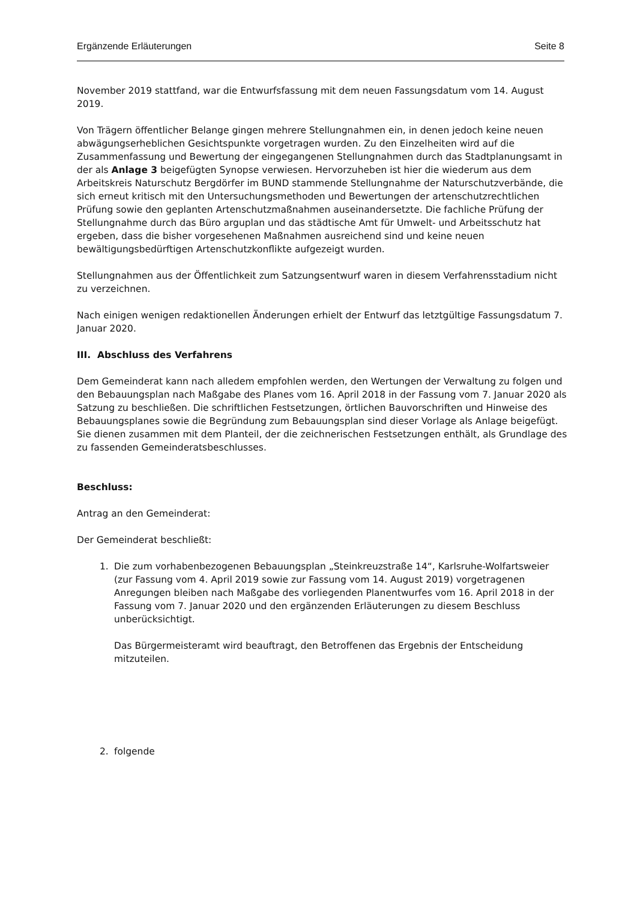Ergänzende Erläuterungen Seite 8
November 2019 stattfand, war die Entwurfsfassung mit dem neuen Fassungsdatum vom 14. August 2019.
Von Trägern öffentlicher Belange gingen mehrere Stellungnahmen ein, in denen jedoch keine neuen abwägungserheblichen Gesichtspunkte vorgetragen wurden. Zu den Einzelheiten wird auf die Zusammenfassung und Bewertung der eingegangenen Stellungnahmen durch das Stadtplanungsamt in der als Anlage 3 beigefügten Synopse verwiesen. Hervorzuheben ist hier die wiederum aus dem Arbeitskreis Naturschutz Bergdörfer im BUND stammende Stellungnahme der Naturschutzverbände, die sich erneut kritisch mit den Untersuchungsmethoden und Bewertungen der artenschutzrechtlichen Prüfung sowie den geplanten Artenschutzmaßnahmen auseinandersetzte. Die fachliche Prüfung der Stellungnahme durch das Büro arguplan und das städtische Amt für Umwelt- und Arbeitsschutz hat ergeben, dass die bisher vorgesehenen Maßnahmen ausreichend sind und keine neuen bewältigungsbedürftigen Artenschutzkonflikte aufgezeigt wurden.
Stellungnahmen aus der Öffentlichkeit zum Satzungsentwurf waren in diesem Verfahrensstadium nicht zu verzeichnen.
Nach einigen wenigen redaktionellen Änderungen erhielt der Entwurf das letztgültige Fassungsdatum 7. Januar 2020.
III. Abschluss des Verfahrens
Dem Gemeinderat kann nach alledem empfohlen werden, den Wertungen der Verwaltung zu folgen und den Bebauungsplan nach Maßgabe des Planes vom 16. April 2018 in der Fassung vom 7. Januar 2020 als Satzung zu beschließen. Die schriftlichen Festsetzungen, örtlichen Bauvorschriften und Hinweise des Bebauungsplanes sowie die Begründung zum Bebauungsplan sind dieser Vorlage als Anlage beigefügt. Sie dienen zusammen mit dem Planteil, der die zeichnerischen Festsetzungen enthält, als Grundlage des zu fassenden Gemeinderatsbeschlusses.
Beschluss:
Antrag an den Gemeinderat:
Der Gemeinderat beschließt:
1. Die zum vorhabenbezogenen Bebauungsplan „Steinkreuzstraße 14“, Karlsruhe-Wolfartsweier (zur Fassung vom 4. April 2019 sowie zur Fassung vom 14. August 2019) vorgetragenen Anregungen bleiben nach Maßgabe des vorliegenden Planentwurfes vom 16. April 2018 in der Fassung vom 7. Januar 2020 und den ergänzenden Erläuterungen zu diesem Beschluss unberücksichtigt.
Das Bürgermeisteramt wird beauftragt, den Betroffenen das Ergebnis der Entscheidung mitzuteilen.
2. folgende